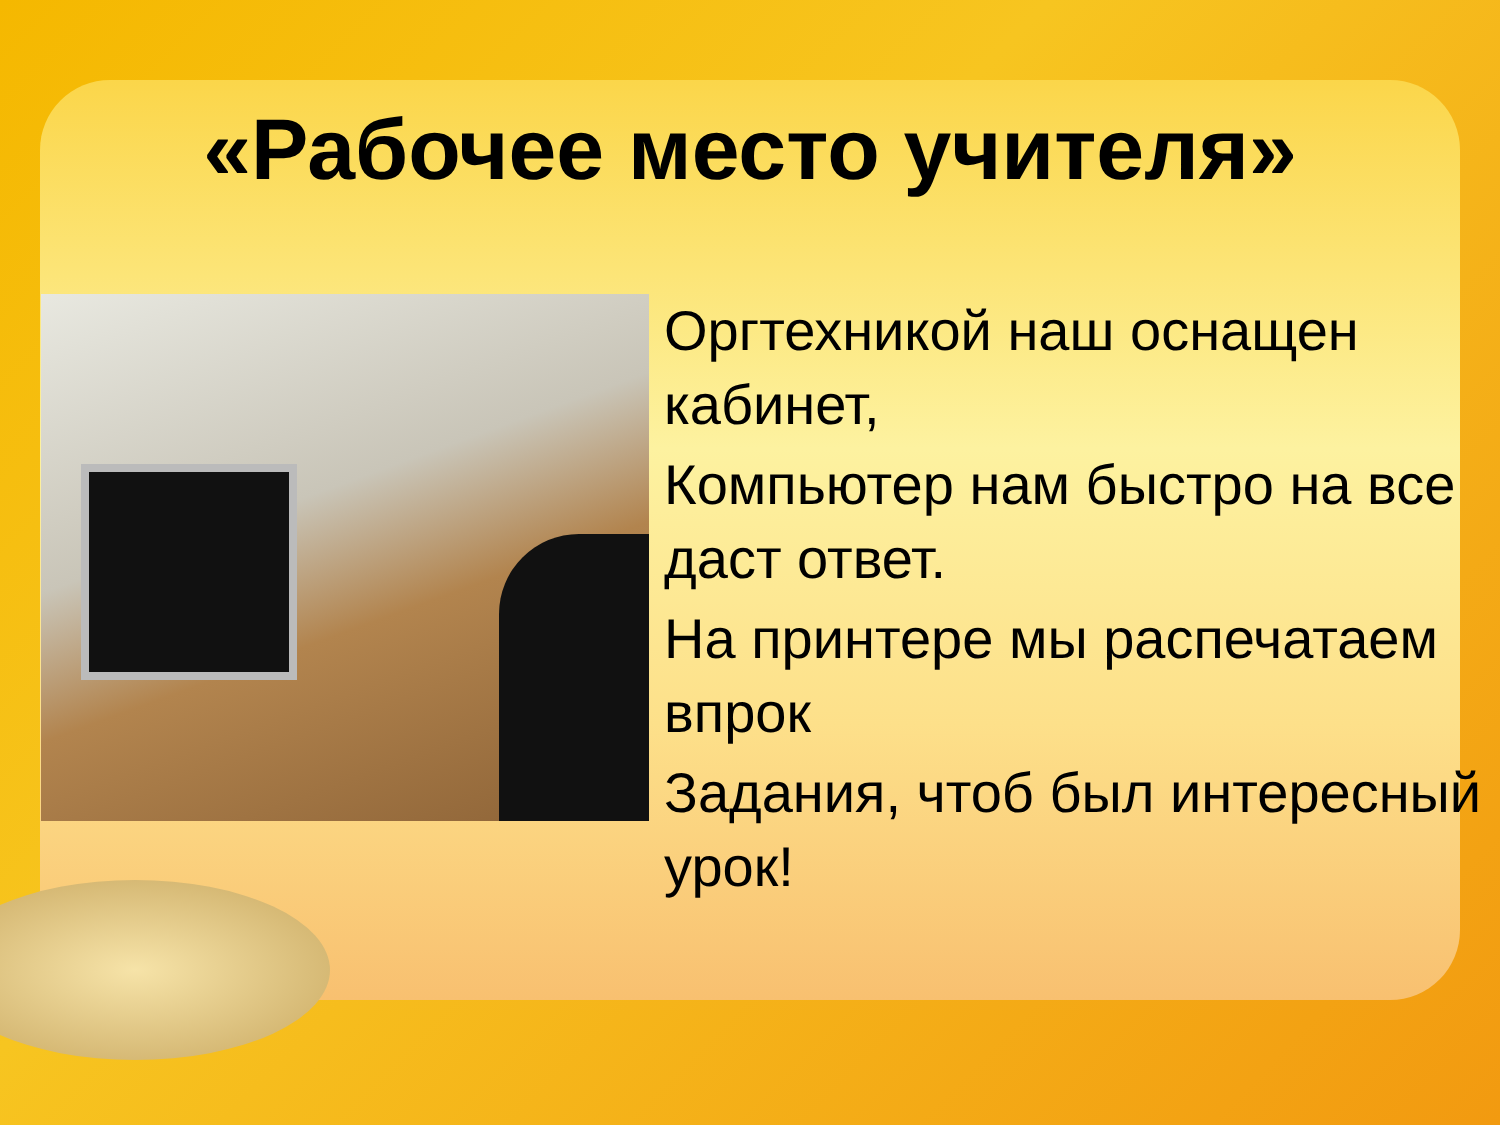«Рабочее место учителя»
Оргтехникой наш оснащен кабинет,
Компьютер нам быстро на все даст ответ.
На принтере мы распечатаем впрок
Задания, чтоб был интересный урок!